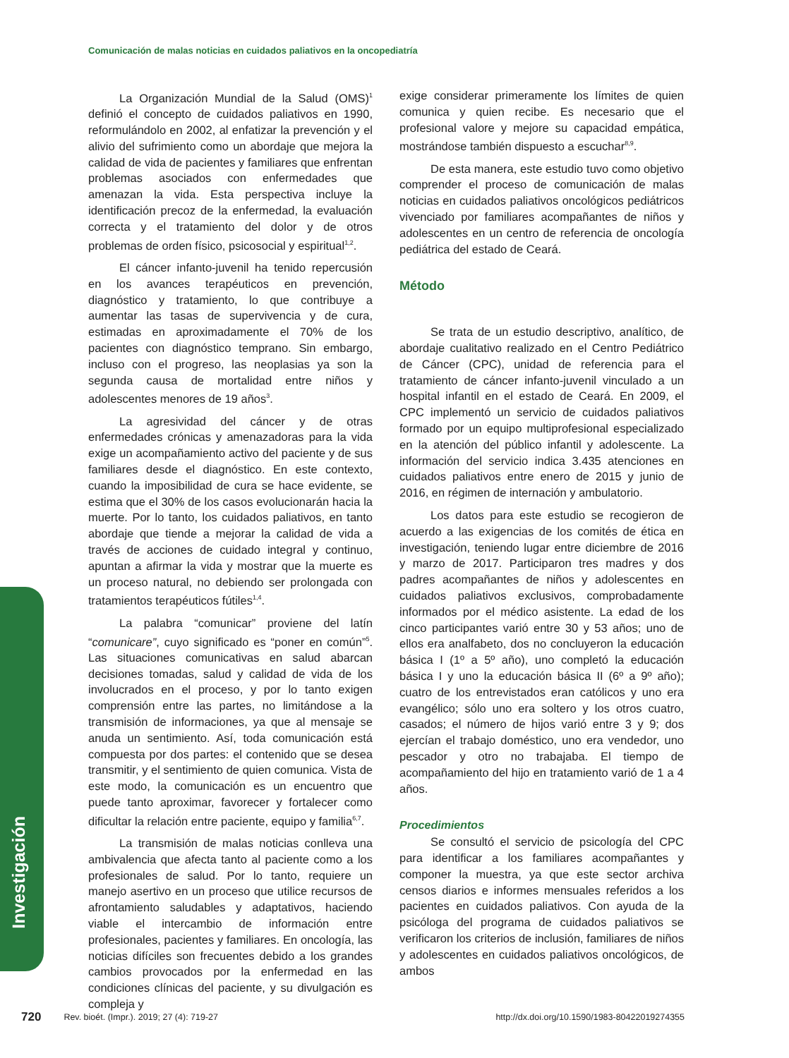Comunicación de malas noticias en cuidados paliativos en la oncopediatría
La Organización Mundial de la Salud (OMS)<sup>1</sup> definió el concepto de cuidados paliativos en 1990, reformulándolo en 2002, al enfatizar la prevención y el alivio del sufrimiento como un abordaje que mejora la calidad de vida de pacientes y familiares que enfrentan problemas asociados con enfermedades que amenazan la vida. Esta perspectiva incluye la identificación precoz de la enfermedad, la evaluación correcta y el tratamiento del dolor y de otros problemas de orden físico, psicosocial y espiritual<sup>1,2</sup>.
El cáncer infanto-juvenil ha tenido repercusión en los avances terapéuticos en prevención, diagnóstico y tratamiento, lo que contribuye a aumentar las tasas de supervivencia y de cura, estimadas en aproximadamente el 70% de los pacientes con diagnóstico temprano. Sin embargo, incluso con el progreso, las neoplasias ya son la segunda causa de mortalidad entre niños y adolescentes menores de 19 años<sup>3</sup>.
La agresividad del cáncer y de otras enfermedades crónicas y amenazadoras para la vida exige un acompañamiento activo del paciente y de sus familiares desde el diagnóstico. En este contexto, cuando la imposibilidad de cura se hace evidente, se estima que el 30% de los casos evolucionarán hacia la muerte. Por lo tanto, los cuidados paliativos, en tanto abordaje que tiende a mejorar la calidad de vida a través de acciones de cuidado integral y continuo, apuntan a afirmar la vida y mostrar que la muerte es un proceso natural, no debiendo ser prolongada con tratamientos terapéuticos fútiles<sup>1,4</sup>.
La palabra “comunicar” proviene del latín “comunicare”, cuyo significado es “poner en común”<sup>5</sup>. Las situaciones comunicativas en salud abarcan decisiones tomadas, salud y calidad de vida de los involucrados en el proceso, y por lo tanto exigen comprensión entre las partes, no limitándose a la transmisión de informaciones, ya que al mensaje se anuda un sentimiento. Así, toda comunicación está compuesta por dos partes: el contenido que se desea transmitir, y el sentimiento de quien comunica. Vista de este modo, la comunicación es un encuentro que puede tanto aproximar, favorecer y fortalecer como dificultar la relación entre paciente, equipo y familia<sup>6,7</sup>.
La transmisión de malas noticias conlleva una ambivalencia que afecta tanto al paciente como a los profesionales de salud. Por lo tanto, requiere un manejo asertivo en un proceso que utilice recursos de afrontamiento saludables y adaptativos, haciendo viable el intercambio de información entre profesionales, pacientes y familiares. En oncología, las noticias difíciles son frecuentes debido a los grandes cambios provocados por la enfermedad en las condiciones clínicas del paciente, y su divulgación es compleja y
exige considerar primeramente los límites de quien comunica y quien recibe. Es necesario que el profesional valore y mejore su capacidad empática, mostrándose también dispuesto a escuchar<sup>8,9</sup>.
De esta manera, este estudio tuvo como objetivo comprender el proceso de comunicación de malas noticias en cuidados paliativos oncológicos pediátricos vivenciado por familiares acompañantes de niños y adolescentes en un centro de referencia de oncología pediátrica del estado de Ceará.
Método
Se trata de un estudio descriptivo, analítico, de abordaje cualitativo realizado en el Centro Pediátrico de Cáncer (CPC), unidad de referencia para el tratamiento de cáncer infanto-juvenil vinculado a un hospital infantil en el estado de Ceará. En 2009, el CPC implementó un servicio de cuidados paliativos formado por un equipo multiprofesional especializado en la atención del público infantil y adolescente. La información del servicio indica 3.435 atenciones en cuidados paliativos entre enero de 2015 y junio de 2016, en régimen de internación y ambulatorio.
Los datos para este estudio se recogieron de acuerdo a las exigencias de los comités de ética en investigación, teniendo lugar entre diciembre de 2016 y marzo de 2017. Participaron tres madres y dos padres acompañantes de niños y adolescentes en cuidados paliativos exclusivos, comprobadamente informados por el médico asistente. La edad de los cinco participantes varió entre 30 y 53 años; uno de ellos era analfabeto, dos no concluyeron la educación básica I (1º a 5º año), uno completó la educación básica I y uno la educación básica II (6º a 9º año); cuatro de los entrevistados eran católicos y uno era evangélico; sólo uno era soltero y los otros cuatro, casados; el número de hijos varió entre 3 y 9; dos ejercían el trabajo doméstico, uno era vendedor, uno pescador y otro no trabajaba. El tiempo de acompañamiento del hijo en tratamiento varió de 1 a 4 años.
Procedimientos
Se consultó el servicio de psicología del CPC para identificar a los familiares acompañantes y componer la muestra, ya que este sector archiva censos diarios e informes mensuales referidos a los pacientes en cuidados paliativos. Con ayuda de la psicóloga del programa de cuidados paliativos se verificaron los criterios de inclusión, familiares de niños y adolescentes en cuidados paliativos oncológicos, de ambos
Investigación
720 Rev. bioét. (Impr.). 2019; 27 (4): 719-27 http://dx.doi.org/10.1590/1983-80422019274355